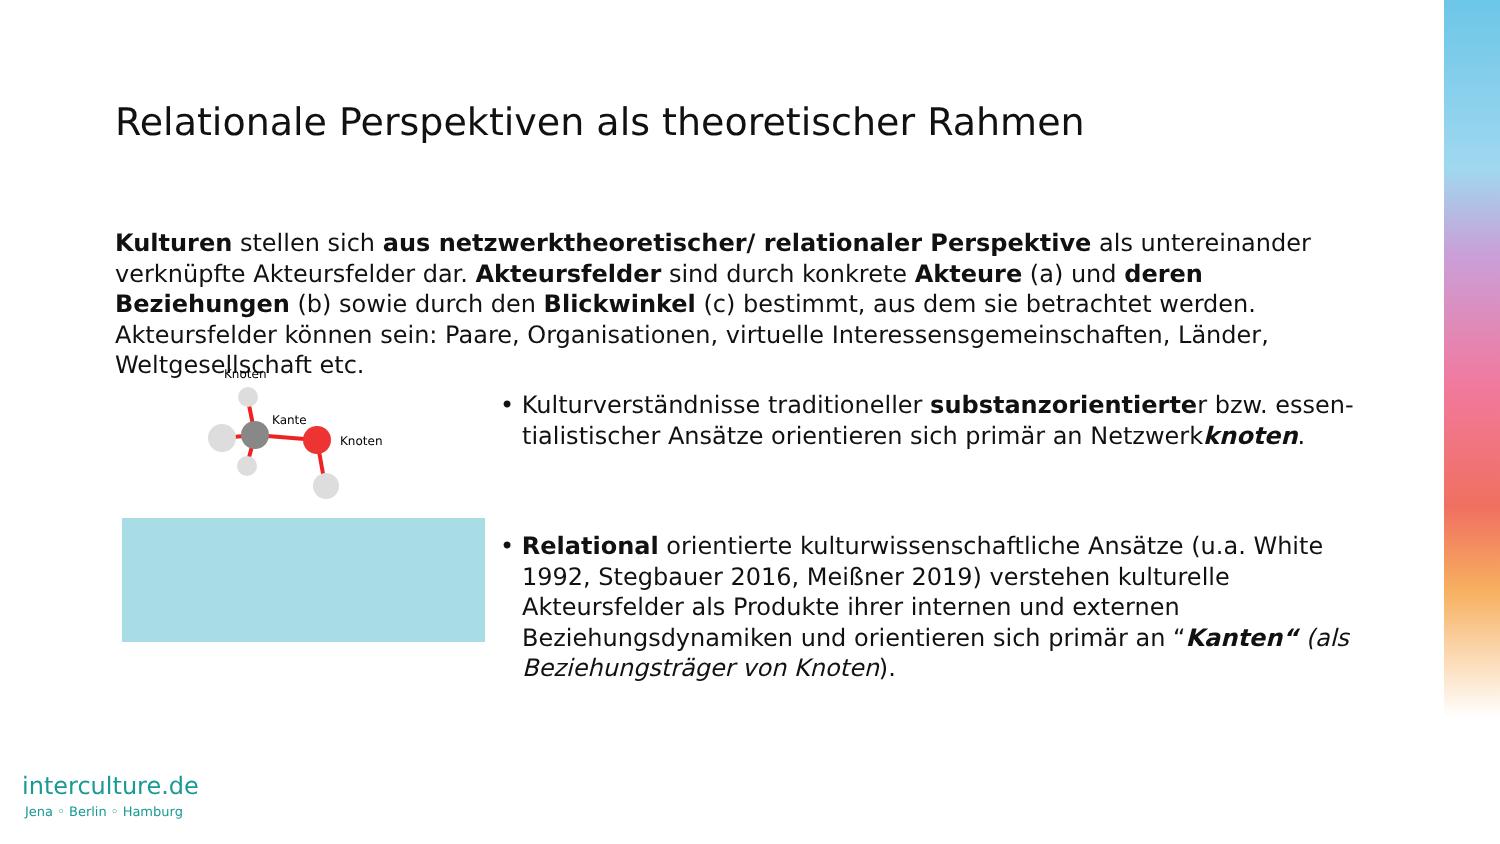Relationale Perspektiven als theoretischer Rahmen
Kulturen stellen sich aus netzwerktheoretischer/ relationaler Perspektive als untereinander verknüpfte Akteursfelder dar. Akteursfelder sind durch konkrete Akteure (a) und deren Beziehungen (b) sowie durch den Blickwinkel (c) bestimmt, aus dem sie betrachtet werden. Akteursfelder können sein: Paare, Organisationen, virtuelle Interessensgemeinschaften, Länder, Weltgesellschaft etc.
Knoten
Kante
Knoten
• Kulturverständnisse traditioneller substanzorientierter bzw. essen-tialistischer Ansätze orientieren sich primär an Netzwerkknoten.
• Relational orientierte kulturwissenschaftliche Ansätze (u.a. White 1992, Stegbauer 2016, Meißner 2019) verstehen kulturelle Akteursfelder als Produkte ihrer internen und externen Beziehungsdynamiken und orientieren sich primär an “Kanten“ (als Beziehungsträger von Knoten).
interculture.de
Jena ◦ Berlin ◦ Hamburg